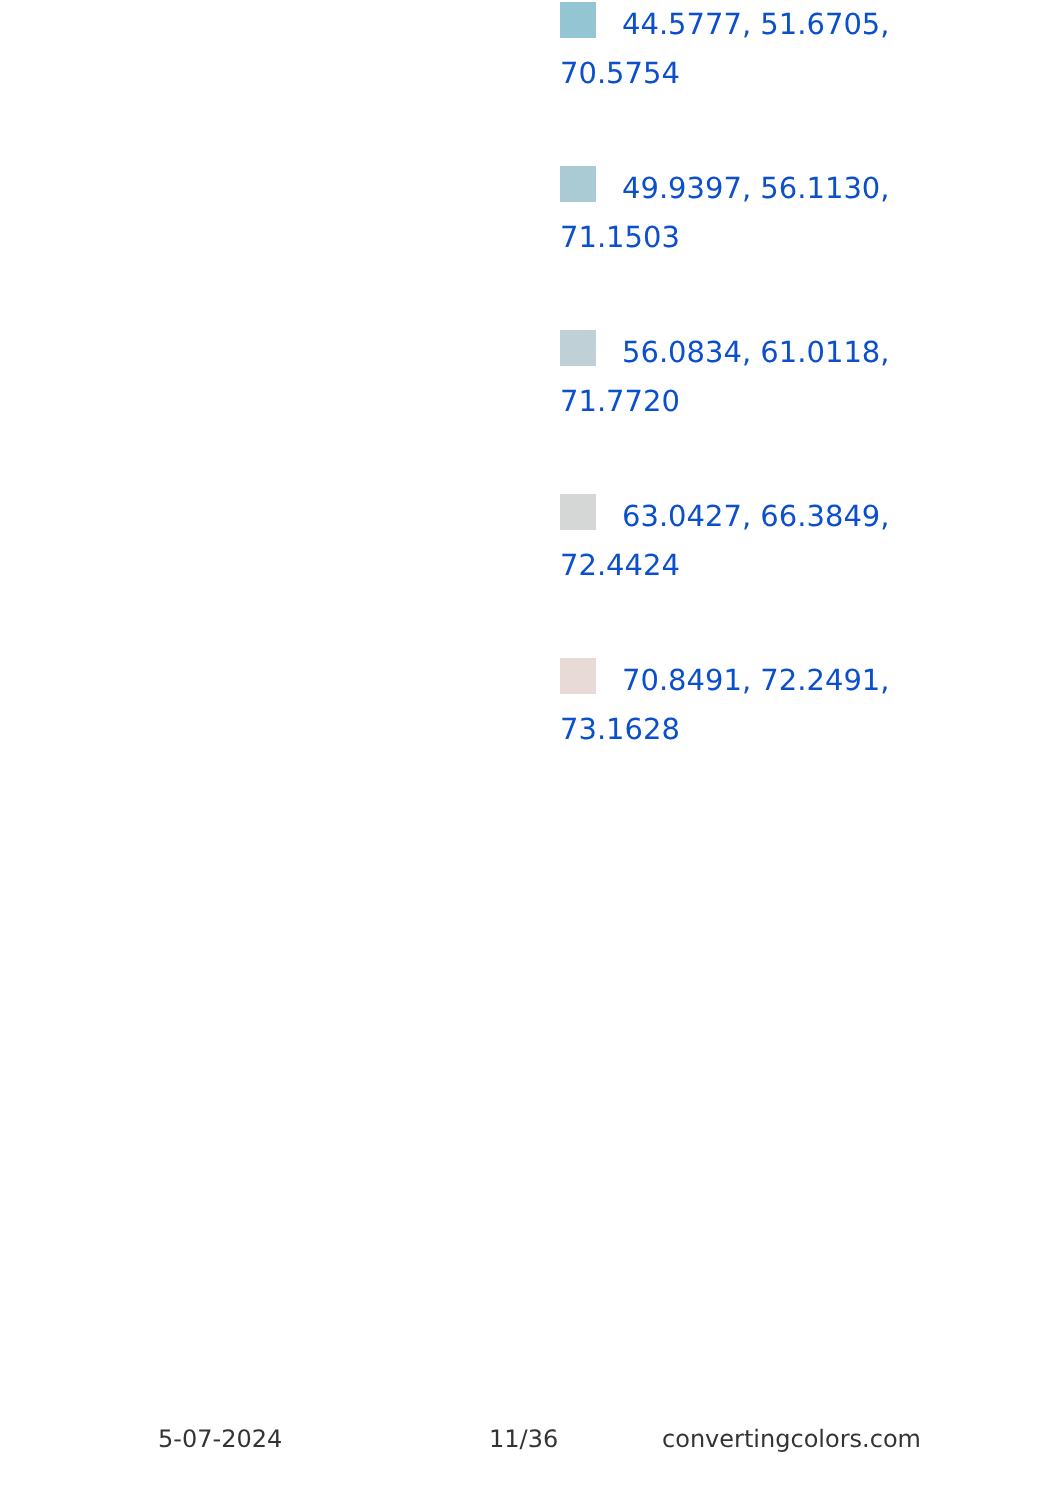44.5777, 51.6705, 70.5754
49.9397, 56.1130, 71.1503
56.0834, 61.0118, 71.7720
63.0427, 66.3849, 72.4424
70.8491, 72.2491, 73.1628
5-07-2024 11/36 convertingcolors.com